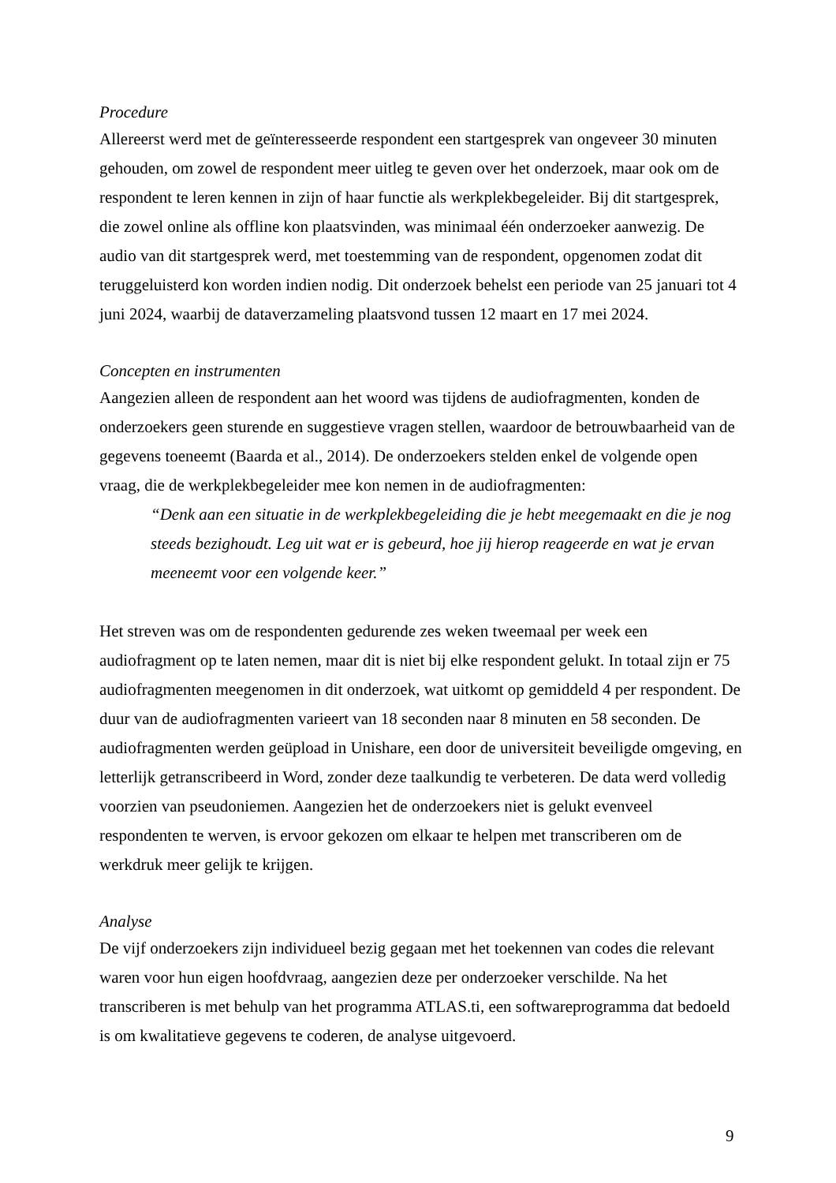Procedure
Allereerst werd met de geïnteresseerde respondent een startgesprek van ongeveer 30 minuten gehouden, om zowel de respondent meer uitleg te geven over het onderzoek, maar ook om de respondent te leren kennen in zijn of haar functie als werkplekbegeleider. Bij dit startgesprek, die zowel online als offline kon plaatsvinden, was minimaal één onderzoeker aanwezig. De audio van dit startgesprek werd, met toestemming van de respondent, opgenomen zodat dit teruggeluisterd kon worden indien nodig. Dit onderzoek behelst een periode van 25 januari tot 4 juni 2024, waarbij de dataverzameling plaatsvond tussen 12 maart en 17 mei 2024.
Concepten en instrumenten
Aangezien alleen de respondent aan het woord was tijdens de audiofragmenten, konden de onderzoekers geen sturende en suggestieve vragen stellen, waardoor de betrouwbaarheid van de gegevens toeneemt (Baarda et al., 2014). De onderzoekers stelden enkel de volgende open vraag, die de werkplekbegeleider mee kon nemen in de audiofragmenten:
“Denk aan een situatie in de werkplekbegeleiding die je hebt meegemaakt en die je nog steeds bezighoudt. Leg uit wat er is gebeurd, hoe jij hierop reageerde en wat je ervan meeneemt voor een volgende keer.”
Het streven was om de respondenten gedurende zes weken tweemaal per week een audiofragment op te laten nemen, maar dit is niet bij elke respondent gelukt. In totaal zijn er 75 audiofragmenten meegenomen in dit onderzoek, wat uitkomt op gemiddeld 4 per respondent. De duur van de audiofragmenten varieert van 18 seconden naar 8 minuten en 58 seconden. De audiofragmenten werden geüpload in Unishare, een door de universiteit beveiligde omgeving, en letterlijk getranscribeerd in Word, zonder deze taalkundig te verbeteren. De data werd volledig voorzien van pseudoniemen. Aangezien het de onderzoekers niet is gelukt evenveel respondenten te werven, is ervoor gekozen om elkaar te helpen met transcriberen om de werkdruk meer gelijk te krijgen.
Analyse
De vijf onderzoekers zijn individueel bezig gegaan met het toekennen van codes die relevant waren voor hun eigen hoofdvraag, aangezien deze per onderzoeker verschilde. Na het transcriberen is met behulp van het programma ATLAS.ti, een softwareprogramma dat bedoeld is om kwalitatieve gegevens te coderen, de analyse uitgevoerd.
9